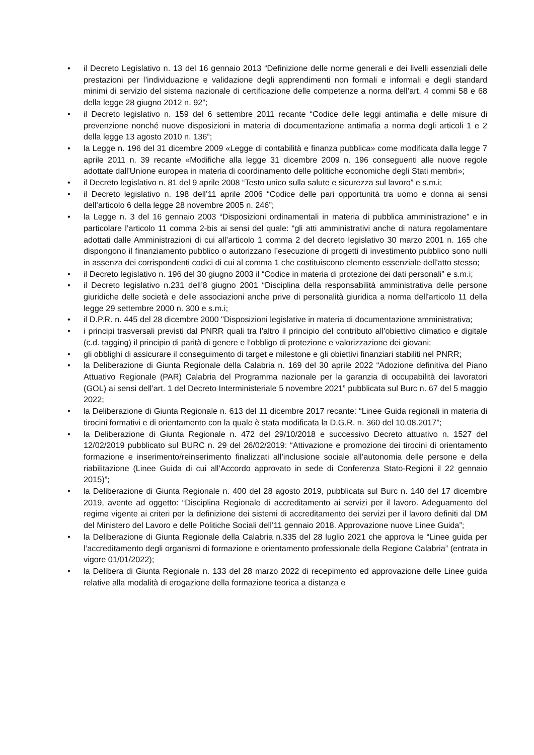• il Decreto Legislativo n. 13 del 16 gennaio 2013 “Definizione delle norme generali e dei livelli essenziali delle prestazioni per l’individuazione e validazione degli apprendimenti non formali e informali e degli standard minimi di servizio del sistema nazionale di certificazione delle competenze a norma dell’art. 4 commi 58 e 68 della legge 28 giugno 2012 n. 92”;
• il Decreto legislativo n. 159 del 6 settembre 2011 recante “Codice delle leggi antimafia e delle misure di prevenzione nonché nuove disposizioni in materia di documentazione antimafia a norma degli articoli 1 e 2 della legge 13 agosto 2010 n. 136”;
• la Legge n. 196 del 31 dicembre 2009 «Legge di contabilità e finanza pubblica» come modificata dalla legge 7 aprile 2011 n. 39 recante «Modifiche alla legge 31 dicembre 2009 n. 196 conseguenti alle nuove regole adottate dall'Unione europea in materia di coordinamento delle politiche economiche degli Stati membri»;
• il Decreto legislativo n. 81 del 9 aprile 2008 “Testo unico sulla salute e sicurezza sul lavoro” e s.m.i;
• il Decreto legislativo n. 198 dell’11 aprile 2006 “Codice delle pari opportunità tra uomo e donna ai sensi dell’articolo 6 della legge 28 novembre 2005 n. 246”;
• la Legge n. 3 del 16 gennaio 2003 “Disposizioni ordinamentali in materia di pubblica amministrazione” e in particolare l’articolo 11 comma 2-bis ai sensi del quale: “gli atti amministrativi anche di natura regolamentare adottati dalle Amministrazioni di cui all’articolo 1 comma 2 del decreto legislativo 30 marzo 2001 n. 165 che dispongono il finanziamento pubblico o autorizzano l’esecuzione di progetti di investimento pubblico sono nulli in assenza dei corrispondenti codici di cui al comma 1 che costituiscono elemento essenziale dell'atto stesso;
• il Decreto legislativo n. 196 del 30 giugno 2003 il “Codice in materia di protezione dei dati personali” e s.m.i;
• il Decreto legislativo n.231 dell’8 giugno 2001 “Disciplina della responsabilità amministrativa delle persone giuridiche delle società e delle associazioni anche prive di personalità giuridica a norma dell'articolo 11 della legge 29 settembre 2000 n. 300 e s.m.i;
• il D.P.R. n. 445 del 28 dicembre 2000 "Disposizioni legislative in materia di documentazione amministrativa;
• i principi trasversali previsti dal PNRR quali tra l’altro il principio del contributo all’obiettivo climatico e digitale (c.d. tagging) il principio di parità di genere e l’obbligo di protezione e valorizzazione dei giovani;
• gli obblighi di assicurare il conseguimento di target e milestone e gli obiettivi finanziari stabiliti nel PNRR;
• la Deliberazione di Giunta Regionale della Calabria n. 169 del 30 aprile 2022 “Adozione definitiva del Piano Attuativo Regionale (PAR) Calabria del Programma nazionale per la garanzia di occupabilità dei lavoratori (GOL) ai sensi dell’art. 1 del Decreto Interministeriale 5 novembre 2021” pubblicata sul Burc n. 67 del 5 maggio 2022;
• la Deliberazione di Giunta Regionale n. 613 del 11 dicembre 2017 recante: “Linee Guida regionali in materia di tirocini formativi e di orientamento con la quale è stata modificata la D.G.R. n. 360 del 10.08.2017”;
• la Deliberazione di Giunta Regionale n. 472 del 29/10/2018 e successivo Decreto attuativo n. 1527 del 12/02/2019 pubblicato sul BURC n. 29 del 26/02/2019: “Attivazione e promozione dei tirocini di orientamento formazione e inserimento/reinserimento finalizzati all’inclusione sociale all’autonomia delle persone e della riabilitazione (Linee Guida di cui all’Accordo approvato in sede di Conferenza Stato-Regioni il 22 gennaio 2015)”;
• la Deliberazione di Giunta Regionale n. 400 del 28 agosto 2019, pubblicata sul Burc n. 140 del 17 dicembre 2019, avente ad oggetto: “Disciplina Regionale di accreditamento ai servizi per il lavoro. Adeguamento del regime vigente ai criteri per la definizione dei sistemi di accreditamento dei servizi per il lavoro definiti dal DM del Ministero del Lavoro e delle Politiche Sociali dell’11 gennaio 2018. Approvazione nuove Linee Guida”;
• la Deliberazione di Giunta Regionale della Calabria n.335 del 28 luglio 2021 che approva le “Linee guida per l’accreditamento degli organismi di formazione e orientamento professionale della Regione Calabria” (entrata in vigore 01/01/2022);
• la Delibera di Giunta Regionale n. 133 del 28 marzo 2022 di recepimento ed approvazione delle Linee guida relative alla modalità di erogazione della formazione teorica a distanza e